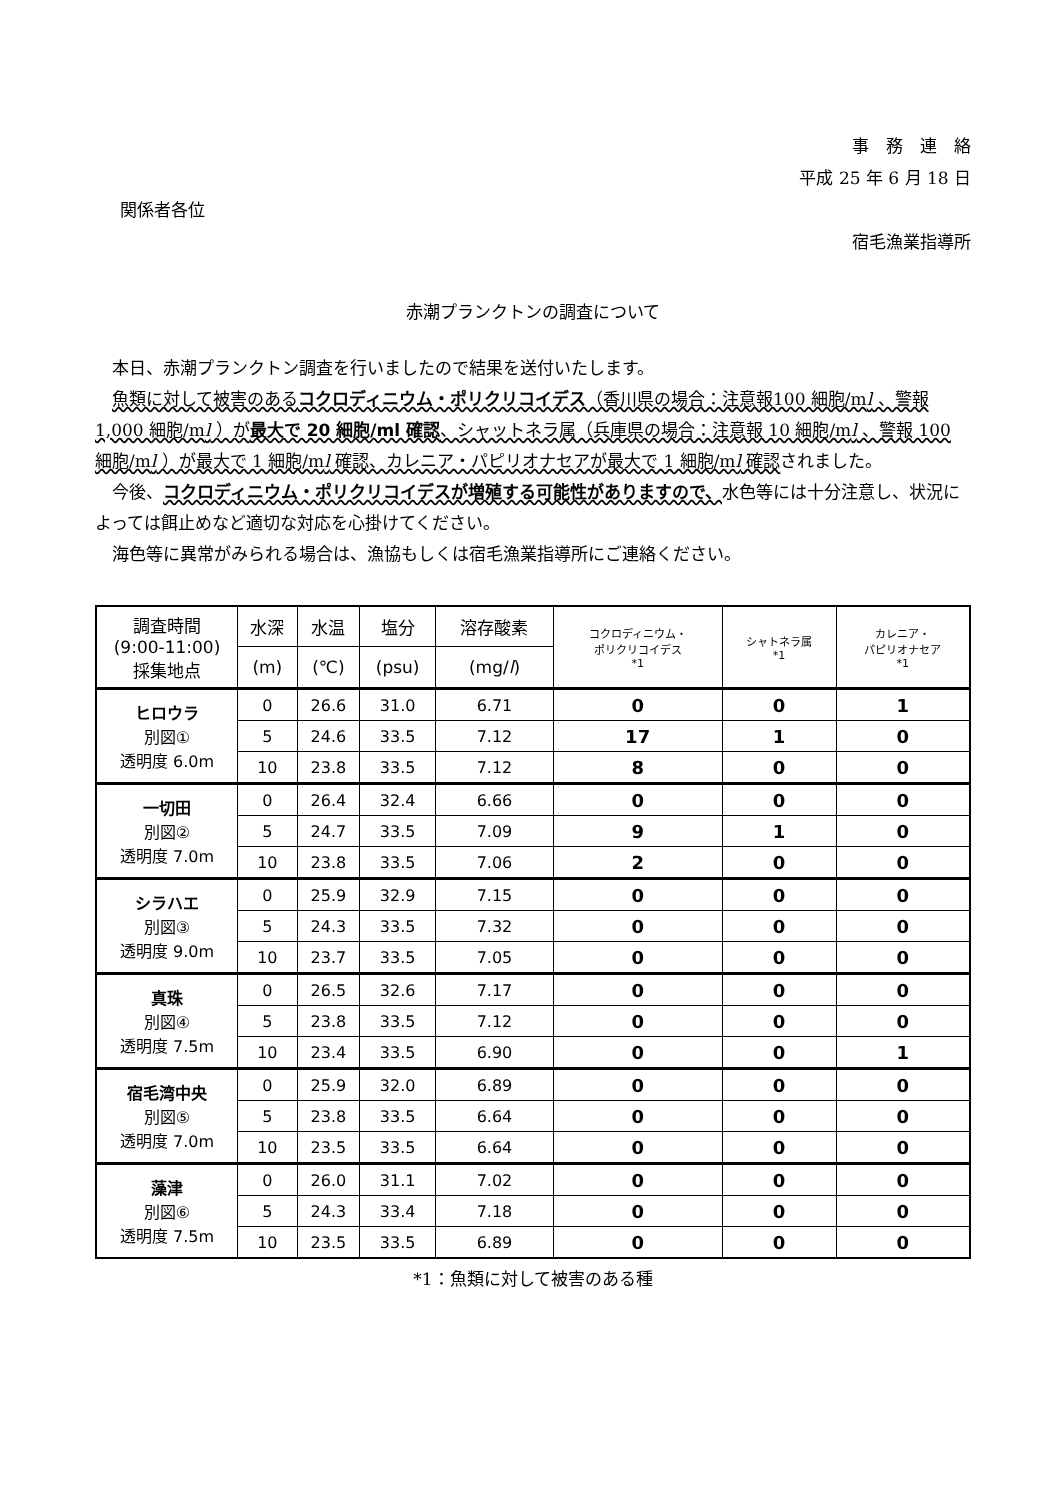事　務　連　絡
平成 25 年 6 月 18 日
関係者各位
宿毛漁業指導所
赤潮プランクトンの調査について
本日、赤潮プランクトン調査を行いましたので結果を送付いたします。
魚類に対して被害のあるコクロディニウム・ポリクリコイデス（香川県の場合：注意報100 細胞/ml 、警報 1,000 細胞/ml ）が最大で 20 細胞/ml 確認、シャットネラ属（兵庫県の場合：注意報 10 細胞/ml 、警報 100 細胞/ml ）が最大で 1 細胞/ml 確認、カレニア・パピリオナセアが最大で 1 細胞/ml 確認されました。
今後、コクロディニウム・ポリクリコイデスが増殖する可能性がありますので、水色等には十分注意し、状況によっては餌止めなど適切な対応を心掛けてください。
海色等に異常がみられる場合は、漁協もしくは宿毛漁業指導所にご連絡ください。
| 調査時間 (9:00-11:00) 採集地点 | 水深 | 水温 | 塩分 | 溶存酸素 | コクロディニウム・ ポリクリコイデス *1 | シャトネラ属 *1 | カレニア・ パピリオナセア *1 |
| --- | --- | --- | --- | --- | --- | --- | --- |
| | (m) | (℃) | (psu) | (mg/ l ) | | | |
| ヒロウラ 別図① 透明度 6.0m | 0 | 26.6 | 31.0 | 6.71 | 0 | 0 | 1 |
| | 5 | 24.6 | 33.5 | 7.12 | 17 | 1 | 0 |
| | 10 | 23.8 | 33.5 | 7.12 | 8 | 0 | 0 |
| 一切田 別図② 透明度 7.0m | 0 | 26.4 | 32.4 | 6.66 | 0 | 0 | 0 |
| | 5 | 24.7 | 33.5 | 7.09 | 9 | 1 | 0 |
| | 10 | 23.8 | 33.5 | 7.06 | 2 | 0 | 0 |
| シラハエ 別図③ 透明度 9.0m | 0 | 25.9 | 32.9 | 7.15 | 0 | 0 | 0 |
| | 5 | 24.3 | 33.5 | 7.32 | 0 | 0 | 0 |
| | 10 | 23.7 | 33.5 | 7.05 | 0 | 0 | 0 |
| 真珠 別図④ 透明度 7.5m | 0 | 26.5 | 32.6 | 7.17 | 0 | 0 | 0 |
| | 5 | 23.8 | 33.5 | 7.12 | 0 | 0 | 0 |
| | 10 | 23.4 | 33.5 | 6.90 | 0 | 0 | 1 |
| 宿毛湾中央 別図⑤ 透明度 7.0m | 0 | 25.9 | 32.0 | 6.89 | 0 | 0 | 0 |
| | 5 | 23.8 | 33.5 | 6.64 | 0 | 0 | 0 |
| | 10 | 23.5 | 33.5 | 6.64 | 0 | 0 | 0 |
| 藻津 別図⑥ 透明度 7.5m | 0 | 26.0 | 31.1 | 7.02 | 0 | 0 | 0 |
| | 5 | 24.3 | 33.4 | 7.18 | 0 | 0 | 0 |
| | 10 | 23.5 | 33.5 | 6.89 | 0 | 0 | 0 |
*1：魚類に対して被害のある種